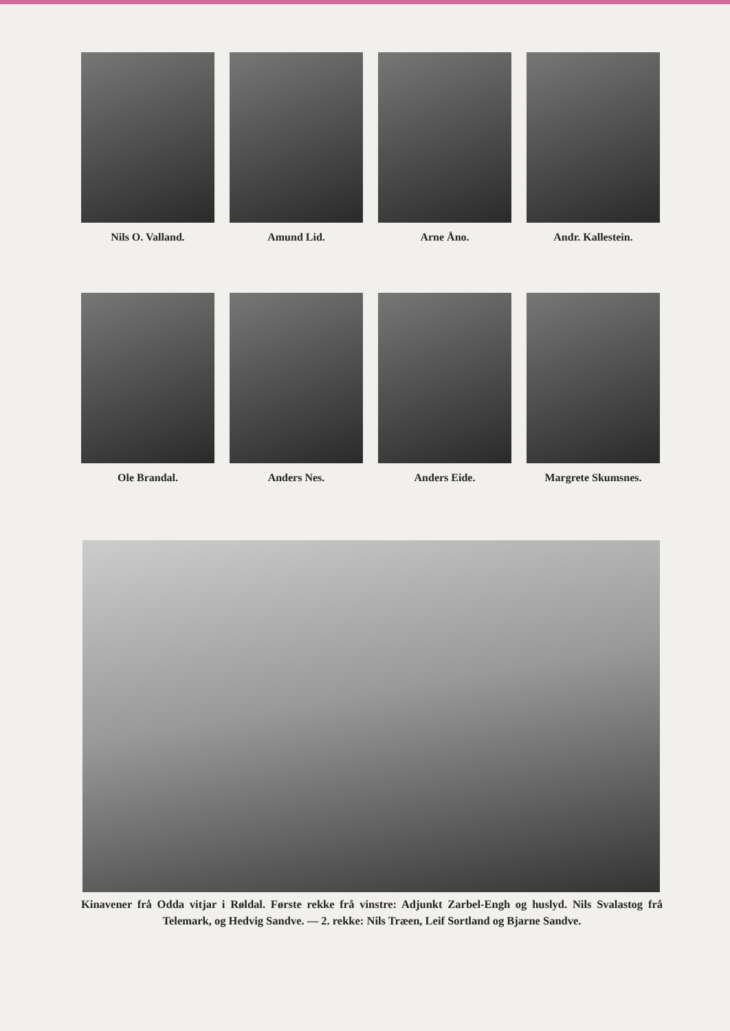Nils O. Valland.
Amund Lid.
Arne Åno.
Andr. Kallestein.
Ole Brandal.
Anders Nes.
Anders Eide.
Margrete Skumsnes.
Kinavener frå Odda vitjar i Røldal. Første rekke frå vinstre: Adjunkt Zarbel-Engh og huslyd. Nils Svalastog frå Telemark, og Hedvig Sandve. — 2. rekke: Nils Træen, Leif Sortland og Bjarne Sandve.